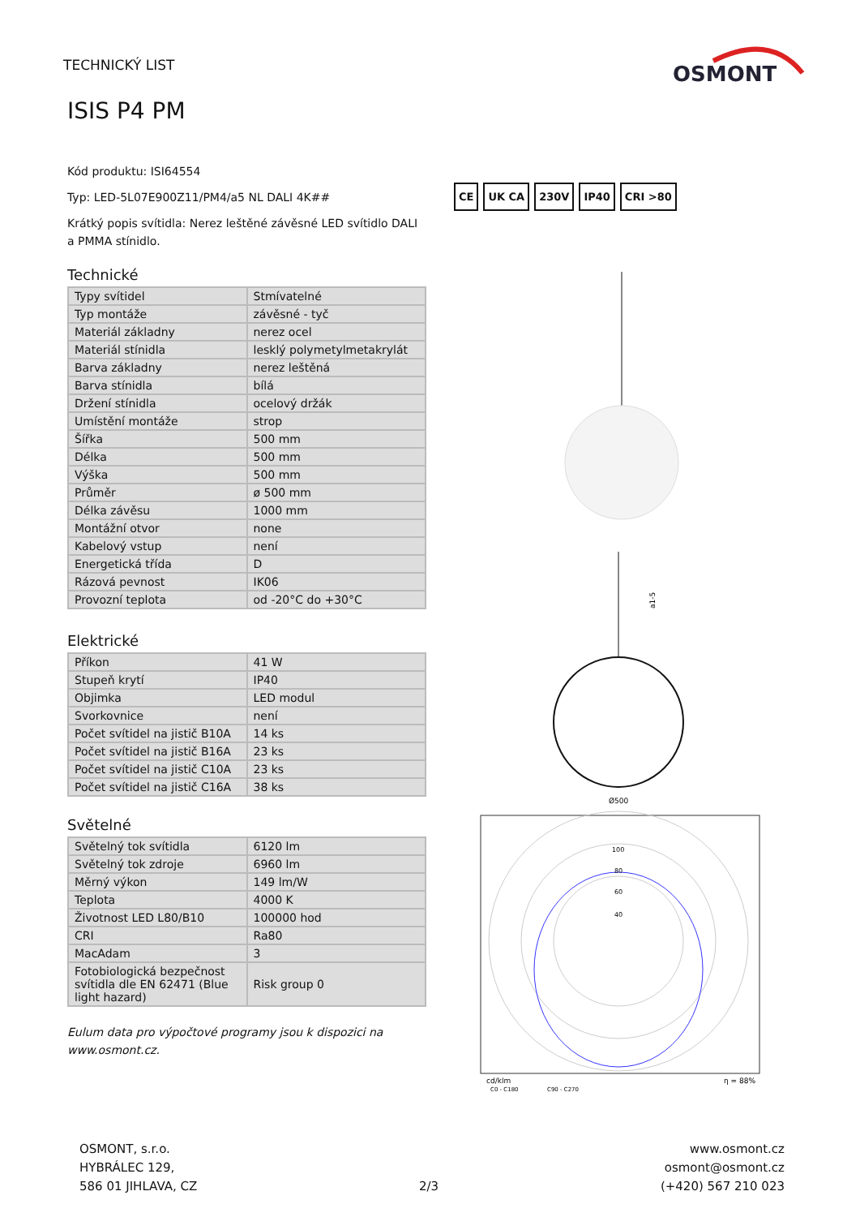TECHNICKÝ LIST
OSMONT
ISIS P4 PM
Kód produktu: ISI64554
Typ: LED-5L07E900Z11/PM4/a5 NL DALI 4K##
Krátký popis svítidla: Nerez leštěné závěsné LED svítidlo DALI a PMMA stínidlo.
Technické
| Typy svítidel | Stmívatelné |
| Typ montáže | závěsné - tyč |
| Materiál základny | nerez ocel |
| Materiál stínidla | lesklý polymetylmetakrylát |
| Barva základny | nerez leštěná |
| Barva stínidla | bílá |
| Držení stínidla | ocelový držák |
| Umístění montáže | strop |
| Šířka | 500 mm |
| Délka | 500 mm |
| Výška | 500 mm |
| Průměr | ø 500 mm |
| Délka závěsu | 1000 mm |
| Montážní otvor | none |
| Kabelový vstup | není |
| Energetická třída | D |
| Rázová pevnost | IK06 |
| Provozní teplota | od -20°C do +30°C |
Elektrické
| Příkon | 41 W |
| Stupeň krytí | IP40 |
| Objimka | LED modul |
| Svorkovnice | není |
| Počet svítidel na jistič B10A | 14 ks |
| Počet svítidel na jistič B16A | 23 ks |
| Počet svítidel na jistič C10A | 23 ks |
| Počet svítidel na jistič C16A | 38 ks |
Světelné
| Světelný tok svítidla | 6120 lm |
| Světelný tok zdroje | 6960 lm |
| Měrný výkon | 149 lm/W |
| Teplota | 4000 K |
| Životnost LED L80/B10 | 100000 hod |
| CRI | Ra80 |
| MacAdam | 3 |
| Fotobiologická bezpečnost svítidla dle EN 62471 (Blue light hazard) | Risk group 0 |
Eulum data pro výpočtové programy jsou k dispozici na www.osmont.cz.
CE UK CA 230V IP40 CRI >80
a1-5
Ø500
100
80
60
40
cd/klm
C0 - C180
C90 - C270
η = 88%
OSMONT, s.r.o.
HYBRÁLEC 129,
586 01 JIHLAVA, CZ
2/3
www.osmont.cz
osmont@osmont.cz
(+420) 567 210 023